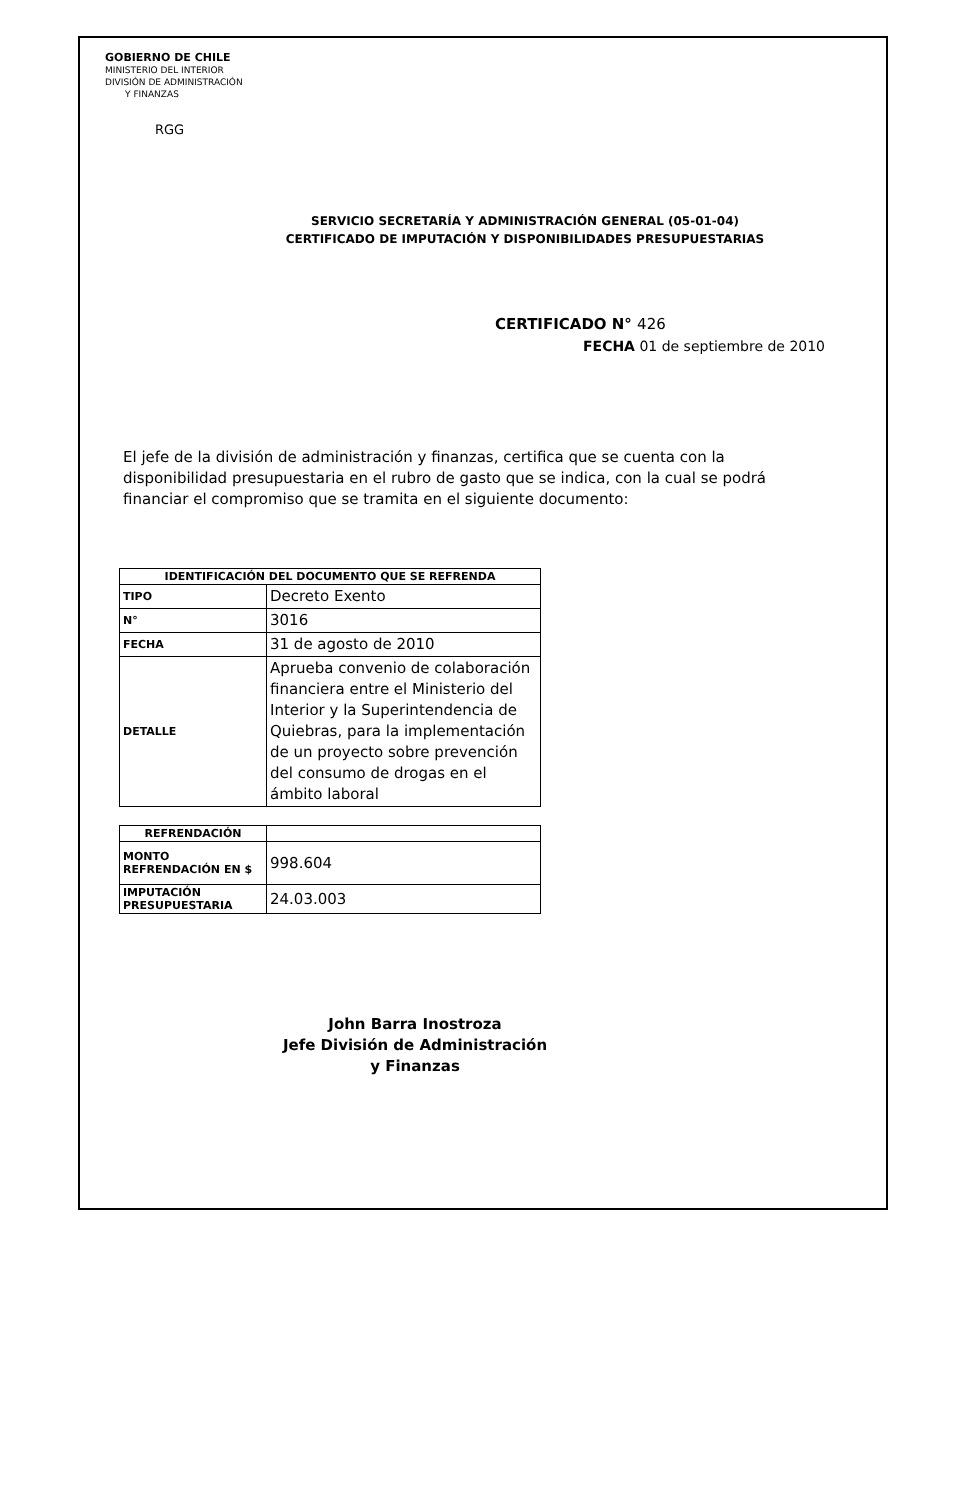GOBIERNO DE CHILE
MINISTERIO DEL INTERIOR
DIVISIÓN DE ADMINISTRACIÓN
Y FINANZAS
RGG
SERVICIO SECRETARÍA Y ADMINISTRACIÓN GENERAL (05-01-04)
CERTIFICADO DE IMPUTACIÓN Y DISPONIBILIDADES PRESUPUESTARIAS
CERTIFICADO N° 426
FECHA 01 de septiembre de 2010
El jefe de la división de administración y finanzas, certifica que se cuenta con la disponibilidad presupuestaria en el rubro de gasto que se indica, con la cual se podrá financiar el compromiso que se tramita en el siguiente documento:
| IDENTIFICACIÓN DEL DOCUMENTO QUE SE REFRENDA | |
| --- | --- |
| TIPO | Decreto Exento |
| N° | 3016 |
| FECHA | 31 de agosto de 2010 |
| DETALLE | Aprueba convenio de colaboración financiera entre el Ministerio del Interior y la Superintendencia de Quiebras, para la implementación de un proyecto sobre prevención del consumo de drogas en el ámbito laboral |
| REFRENDACIÓN | |
| --- | --- |
| MONTO REFRENDACIÓN EN $ | 998.604 |
| IMPUTACIÓN PRESUPUESTARIA | 24.03.003 |
John Barra Inostroza
Jefe División de Administración
y Finanzas